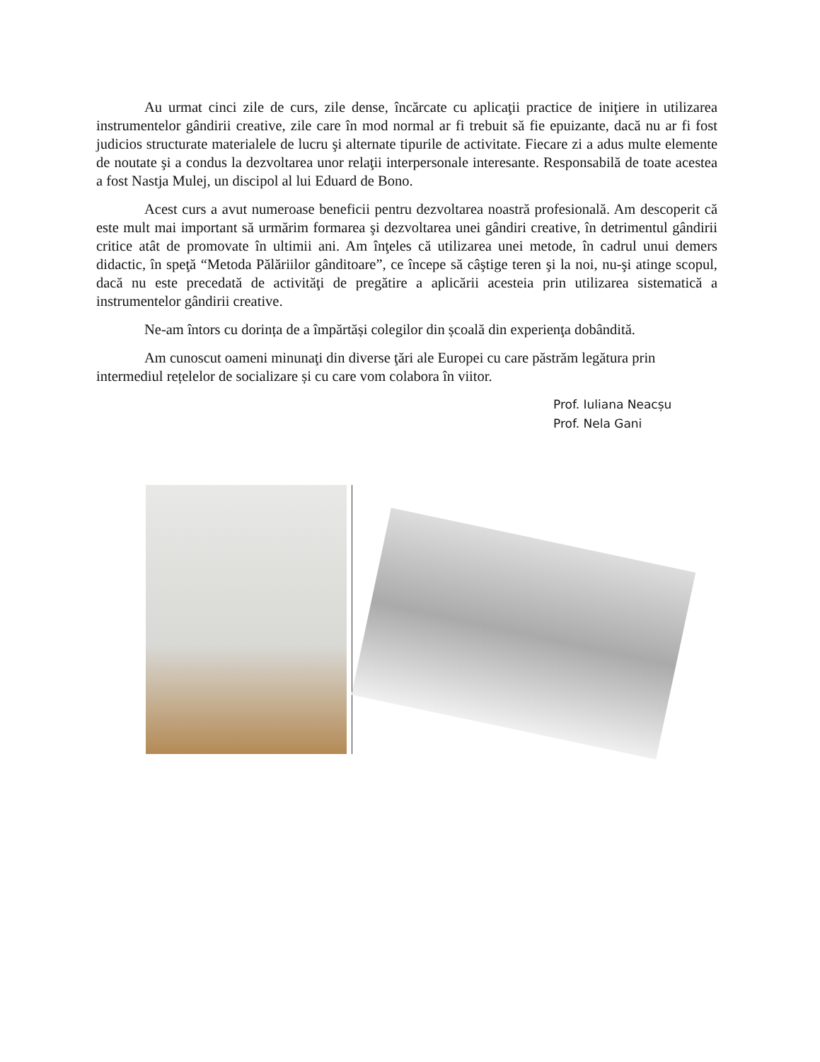Au urmat cinci zile de curs, zile dense, încărcate cu aplicaţii practice de iniţiere in utilizarea instrumentelor gândirii creative, zile care în mod normal ar fi trebuit să fie epuizante, dacă nu ar fi fost judicios structurate materialele de lucru şi alternate tipurile de activitate. Fiecare zi a adus multe elemente de noutate şi a condus la dezvoltarea unor relaţii interpersonale interesante. Responsabilă de toate acestea a fost Nastja Mulej, un discipol al lui Eduard de Bono.
Acest curs a avut numeroase beneficii pentru dezvoltarea noastră profesională. Am descoperit că este mult mai important să urmărim formarea şi dezvoltarea unei gândiri creative, în detrimentul gândirii critice atât de promovate în ultimii ani. Am înţeles că utilizarea unei metode, în cadrul unui demers didactic, în speţă “Metoda Pălăriilor gânditoare”, ce începe să câştige teren şi la noi, nu-şi atinge scopul, dacă nu este precedată de activităţi de pregătire a aplicării acesteia prin utilizarea sistematică a instrumentelor gândirii creative.
Ne-am întors cu dorința de a împărtăși colegilor din școală din experienţa dobândită.
Am cunoscut oameni minunaţi din diverse ţări ale Europei cu care păstrăm legătura prin intermediul rețelelor de socializare și cu care vom colabora în viitor.
Prof. Iuliana Neacșu
Prof. Nela Gani